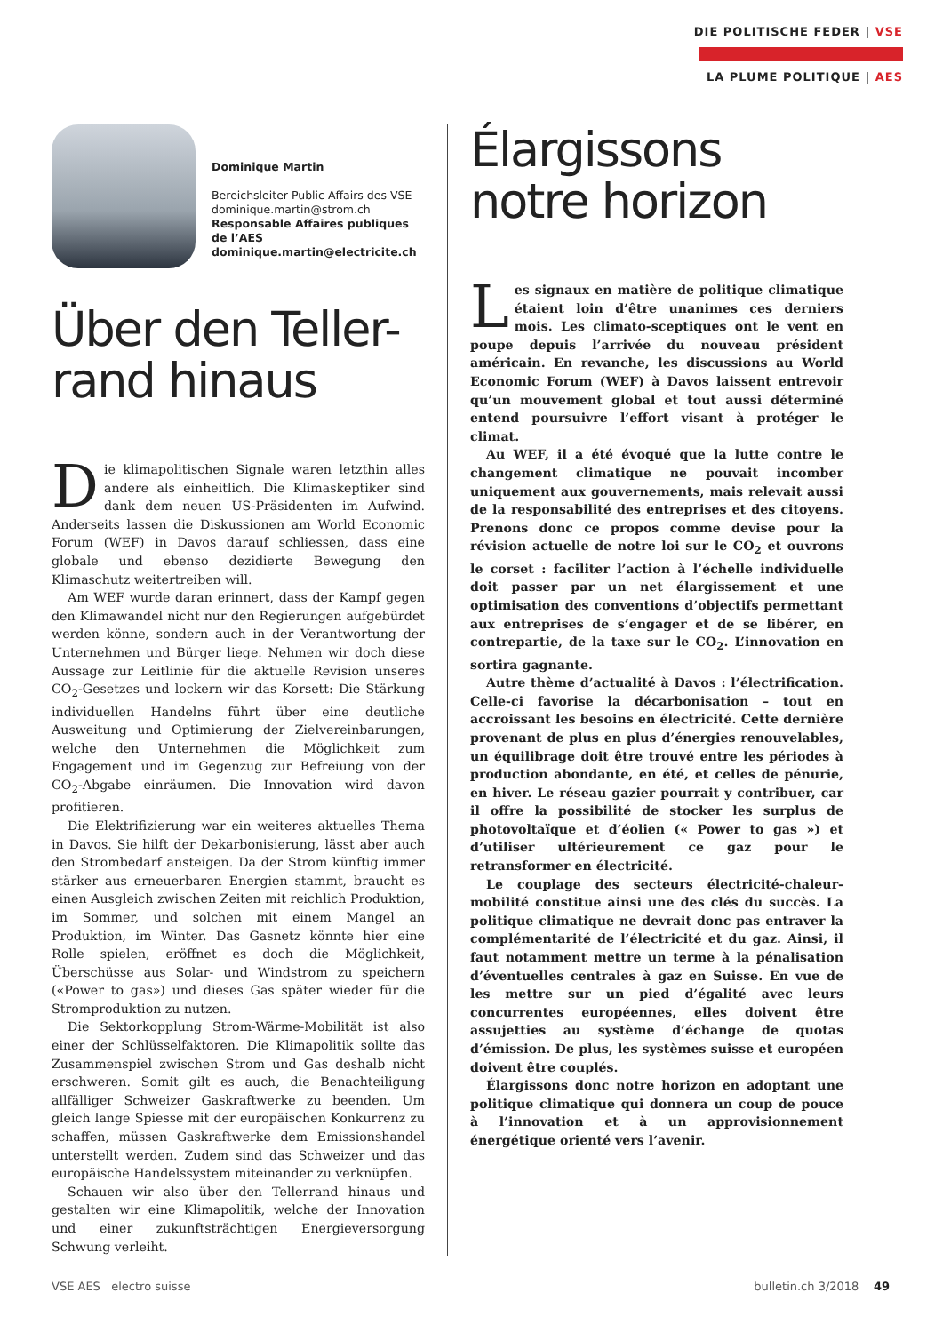DIE POLITISCHE FEDER | VSE
LA PLUME POLITIQUE | AES
Dominique Martin
Bereichsleiter Public Affairs des VSE
dominique.martin@strom.ch
Responsable Affaires publiques de l’AES
dominique.martin@electricite.ch
Über den Teller-rand hinaus
Die klimapolitischen Signale waren letzthin alles andere als einheitlich. Die Klimaskeptiker sind dank dem neuen US-Präsidenten im Aufwind. Anderseits lassen die Diskussionen am World Economic Forum (WEF) in Davos darauf schliessen, dass eine globale und ebenso dezidierte Bewegung den Klimaschutz weitertreiben will.
Am WEF wurde daran erinnert, dass der Kampf gegen den Klimawandel nicht nur den Regierungen aufgebürdet werden könne, sondern auch in der Verantwortung der Unternehmen und Bürger liege. Nehmen wir doch diese Aussage zur Leitlinie für die aktuelle Revision unseres CO<sub>2</sub>-Gesetzes und lockern wir das Korsett: Die Stärkung individuellen Handelns führt über eine deutliche Ausweitung und Optimierung der Zielvereinbarungen, welche den Unternehmen die Möglichkeit zum Engagement und im Gegenzug zur Befreiung von der CO<sub>2</sub>-Abgabe einräumen. Die Innovation wird davon profitieren.
Die Elektrifizierung war ein weiteres aktuelles Thema in Davos. Sie hilft der Dekarbonisierung, lässt aber auch den Strombedarf ansteigen. Da der Strom künftig immer stärker aus erneuerbaren Energien stammt, braucht es einen Ausgleich zwischen Zeiten mit reichlich Produktion, im Sommer, und solchen mit einem Mangel an Produktion, im Winter. Das Gasnetz könnte hier eine Rolle spielen, eröffnet es doch die Möglichkeit, Überschüsse aus Solar- und Windstrom zu speichern («Power to gas») und dieses Gas später wieder für die Stromproduktion zu nutzen.
Die Sektorkopplung Strom-Wärme-Mobilität ist also einer der Schlüsselfaktoren. Die Klimapolitik sollte das Zusammenspiel zwischen Strom und Gas deshalb nicht erschweren. Somit gilt es auch, die Benachteiligung allfälliger Schweizer Gaskraftwerke zu beenden. Um gleich lange Spiesse mit der europäischen Konkurrenz zu schaffen, müssen Gaskraftwerke dem Emissionshandel unterstellt werden. Zudem sind das Schweizer und das europäische Handelssystem miteinander zu verknüpfen.
Schauen wir also über den Tellerrand hinaus und gestalten wir eine Klimapolitik, welche der Innovation und einer zukunftsträchtigen Energieversorgung Schwung verleiht.
Élargissons notre horizon
Les signaux en matière de politique climatique étaient loin d’être unanimes ces derniers mois. Les climato-sceptiques ont le vent en poupe depuis l’arrivée du nouveau président américain. En revanche, les discussions au World Economic Forum (WEF) à Davos laissent entrevoir qu’un mouvement global et tout aussi déterminé entend poursuivre l’effort visant à protéger le climat.
Au WEF, il a été évoqué que la lutte contre le changement climatique ne pouvait incomber uniquement aux gouvernements, mais relevait aussi de la responsabilité des entreprises et des citoyens. Prenons donc ce propos comme devise pour la révision actuelle de notre loi sur le CO<sub>2</sub> et ouvrons le corset : faciliter l’action à l’échelle individuelle doit passer par un net élargissement et une optimisation des conventions d’objectifs permettant aux entreprises de s’engager et de se libérer, en contrepartie, de la taxe sur le CO<sub>2</sub>. L’innovation en sortira gagnante.
Autre thème d’actualité à Davos : l’électrification. Celle-ci favorise la décarbonisation – tout en accroissant les besoins en électricité. Cette dernière provenant de plus en plus d’énergies renouvelables, un équilibrage doit être trouvé entre les périodes à production abondante, en été, et celles de pénurie, en hiver. Le réseau gazier pourrait y contribuer, car il offre la possibilité de stocker les surplus de photovoltaïque et d’éolien (« Power to gas ») et d’utiliser ultérieurement ce gaz pour le retransformer en électricité.
Le couplage des secteurs électricité-chaleur-mobilité constitue ainsi une des clés du succès. La politique climatique ne devrait donc pas entraver la complémentarité de l’électricité et du gaz. Ainsi, il faut notamment mettre un terme à la pénalisation d’éventuelles centrales à gaz en Suisse. En vue de les mettre sur un pied d’égalité avec leurs concurrentes européennes, elles doivent être assujetties au système d’échange de quotas d’émission. De plus, les systèmes suisse et européen doivent être couplés.
Élargissons donc notre horizon en adoptant une politique climatique qui donnera un coup de pouce à l’innovation et à un approvisionnement énergétique orienté vers l’avenir.
VSE AES electro suisse bulletin.ch 3/2018 49